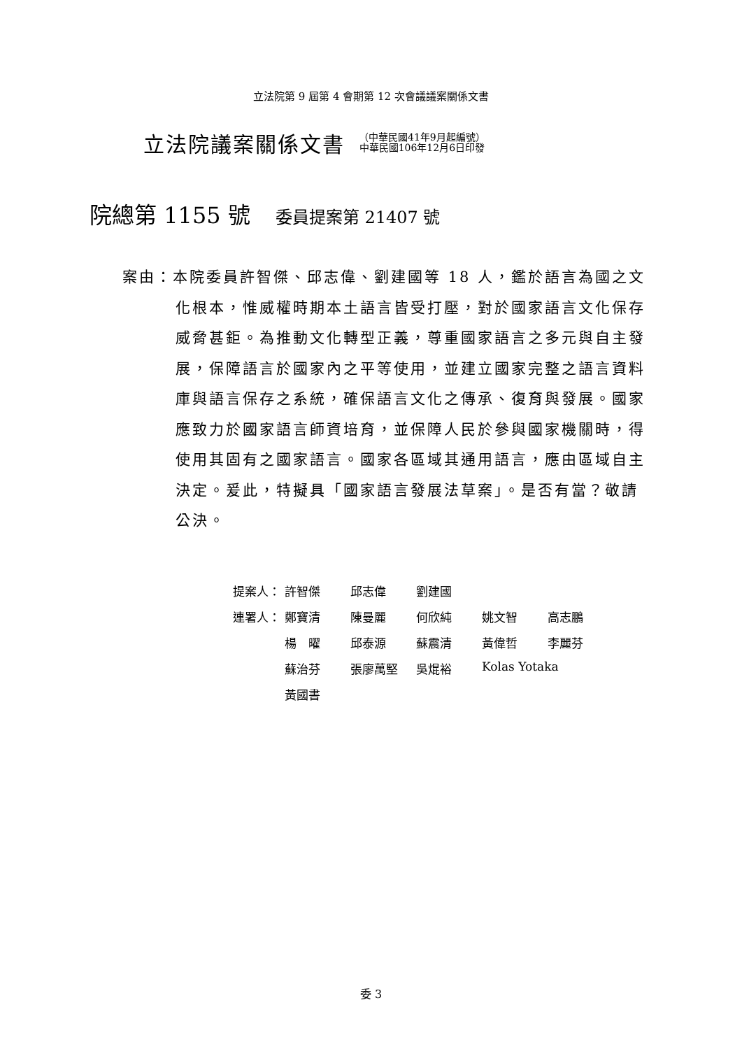立法院第 9 屆第 4 會期第 12 次會議議案關係文書
立法院議案關係文書
（中華民國41年9月起編號）
中華民國106年12月6日印發
院總第 1155 號 委員提案第 21407 號
案由：本院委員許智傑、邱志偉、劉建國等 18 人，鑑於語言為國之文化根本，惟威權時期本土語言皆受打壓，對於國家語言文化保存威脅甚鉅。為推動文化轉型正義，尊重國家語言之多元與自主發展，保障語言於國家內之平等使用，並建立國家完整之語言資料庫與語言保存之系統，確保語言文化之傳承、復育與發展。國家應致力於國家語言師資培育，並保障人民於參與國家機關時，得使用其固有之國家語言。國家各區域其通用語言，應由區域自主決定。爰此，特擬具「國家語言發展法草案」。是否有當？敬請公決。
| 提案人： | 許智傑 | 邱志偉 | 劉建國 | | |
| 連署人： | 鄭寶清 | 陳曼麗 | 何欣純 | 姚文智 | 高志鵬 |
| | 楊 曜 | 邱泰源 | 蘇震清 | 黃偉哲 | 李麗芬 |
| | 蘇治芬 | 張廖萬堅 | 吳焜裕 | Kolas Yotaka | |
| | 黃國書 | | | | |
委 3